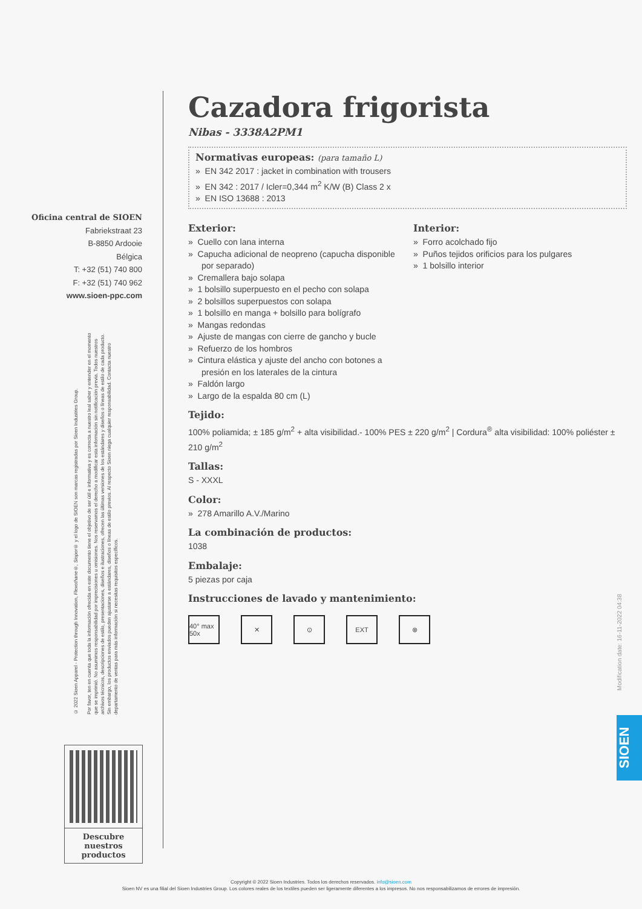Oficina central de SIOEN
Fabriekstraat 23
B-8850 Ardooie
Bélgica
T: +32 (51) 740 800
F: +32 (51) 740 962
www.sioen-ppc.com
© 2022 Sioen Apparel - Protection through Innovation, Flexothane®, Siopor® y el logo de SIOEN son marcas registradas por Sioen Industries Group.
Por favor, ten en cuenta que toda la información ofrecida en este documento tiene el objetivo de ser útil e informativa y es correcta a nuestro leal saber y entender en el momento que se imprimió. No asumimos responsabilidad por imprecisiones u omisiones. Nos reservamos el derecho a modificar esta información sin notificación previa. Todos nuestros archivos técnicos, descripciones de estilo, presentaciones, diseños e ilustraciones, ofrecen las últimas versiones de los estándares y diseños o líneas de estilo de cada producto. Sin embargo, los productos enviados pueden ajustarse a estándares, diseños o líneas de estilo previos. Al respecto Sioen niega cualquier responsabilidad. Contacta nuestro departamento de ventas para más información si necesitas requisitos específicos.
Descubre nuestros productos
Cazadora frigorista
Nibas - 3338A2PM1
Normativas europeas: (para tamaño L)
» EN 342 2017 : jacket in combination with trousers
» EN 342 : 2017 / Icler=0,344 m<sup>2</sup> K/W (B) Class 2 x
» EN ISO 13688 : 2013
Exterior:
» Cuello con lana interna
» Capucha adicional de neopreno (capucha disponible por separado)
» Cremallera bajo solapa
» 1 bolsillo superpuesto en el pecho con solapa
» 2 bolsillos superpuestos con solapa
» 1 bolsillo en manga + bolsillo para bolígrafo
» Mangas redondas
» Ajuste de mangas con cierre de gancho y bucle
» Refuerzo de los hombros
» Cintura elástica y ajuste del ancho con botones a presión en los laterales de la cintura
» Faldón largo
» Largo de la espalda 80 cm (L)
Interior:
» Forro acolchado fijo
» Puños tejidos orificios para los pulgares
» 1 bolsillo interior
Tejido:
100% poliamida; ± 185 g/m<sup>2</sup> + alta visibilidad.- 100% PES ± 220 g/m<sup>2</sup> | Cordura<sup>®</sup> alta visibilidad: 100% poliéster ± 210 g/m<sup>2</sup>
Tallas:
S - XXXL
Color:
» 278 Amarillo A.V./Marino
La combinación de productos:
1038
Embalaje:
5 piezas por caja
Instrucciones de lavado y mantenimiento:
40° max 50x
✕ ⊙ EXT ⊗
Modification date: 16-11-2022 04:38
SIOEN
Copyright © 2022 Sioen Industries. Todos los derechos reservados. info@sioen.com
Sioen NV es una filial del Sioen Industries Group. Los colores reales de los textiles pueden ser ligeramente diferentes a los impresos. No nos responsabilizamos de errores de impresión.